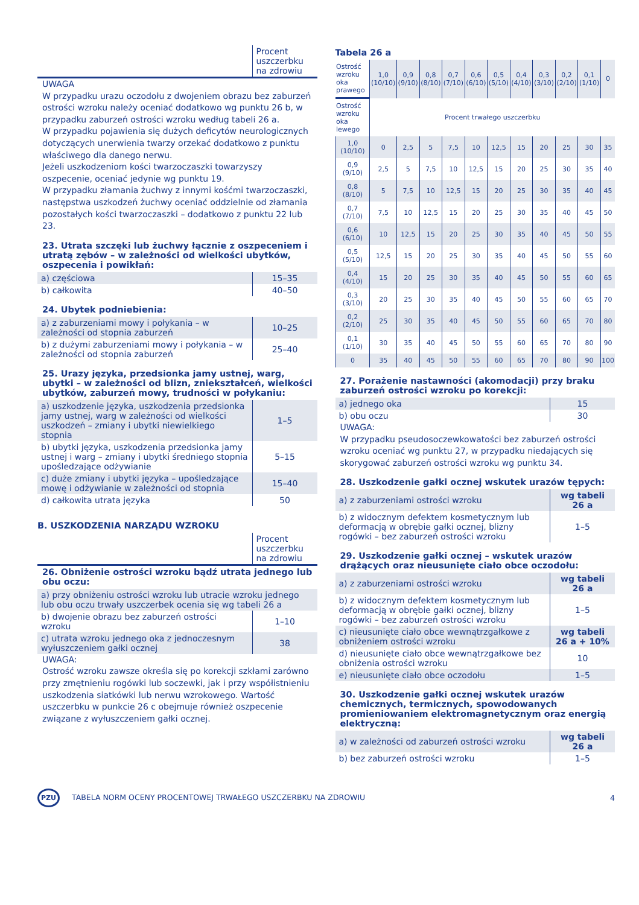| | Procent uszczerbku na zdrowiu |
UWAGA
W przypadku urazu oczodołu z dwojeniem obrazu bez zaburzeń ostrości wzroku należy oceniać dodatkowo wg punktu 26 b, w przypadku zaburzeń ostrości wzroku według tabeli 26 a.
W przypadku pojawienia się dużych deficytów neurologicznych dotyczących unerwienia twarzy orzekać dodatkowo z punktu właściwego dla danego nerwu.
Jeżeli uszkodzeniom kości twarzoczaszki towarzyszy oszpecenie, oceniać jedynie wg punktu 19.
W przypadku złamania żuchwy z innymi kośćmi twarzoczaszki, następstwa uszkodzeń żuchwy oceniać oddzielnie od złamania pozostałych kości twarzoczaszki – dodatkowo z punktu 22 lub 23.
23. Utrata szczęki lub żuchwy łącznie z oszpeceniem i utratą zębów – w zależności od wielkości ubytków, oszpecenia i powikłań:
| a) częściowa | 15–35 |
| b) całkowita | 40–50 |
24. Ubytek podniebienia:
| a) z zaburzeniami mowy i połykania – w zależności od stopnia zaburzeń | 10–25 |
| b) z dużymi zaburzeniami mowy i połykania – w zależności od stopnia zaburzeń | 25–40 |
25. Urazy języka, przedsionka jamy ustnej, warg, ubytki – w zależności od blizn, zniekształceń, wielkości ubytków, zaburzeń mowy, trudności w połykaniu:
| a) uszkodzenie języka, uszkodzenia przedsionka jamy ustnej, warg w zależności od wielkości uszkodzeń – zmiany i ubytki niewielkiego stopnia | 1–5 |
| b) ubytki języka, uszkodzenia przedsionka jamy ustnej i warg – zmiany i ubytki średniego stopnia upośledzające odżywianie | 5–15 |
| c) duże zmiany i ubytki języka – upośledzające mowę i odżywianie w zależności od stopnia | 15–40 |
| d) całkowita utrata języka | 50 |
B. USZKODZENIA NARZĄDU WZROKU
| | Procent uszczerbku na zdrowiu |
26. Obniżenie ostrości wzroku bądź utrata jednego lub obu oczu:
| a) przy obniżeniu ostrości wzroku lub utracie wzroku jednego lub obu oczu trwały uszczerbek ocenia się wg tabeli 26 a | |
| b) dwojenie obrazu bez zaburzeń ostrości wzroku | 1–10 |
| c) utrata wzroku jednego oka z jednoczesnym wyłuszczeniem gałki ocznej | 38 |
UWAGA:
Ostrość wzroku zawsze określa się po korekcji szkłami zarówno przy zmętnieniu rogówki lub soczewki, jak i przy współistnieniu uszkodzenia siatkówki lub nerwu wzrokowego. Wartość uszczerbku w punkcie 26 c obejmuje również oszpecenie związane z wyłuszczeniem gałki ocznej.
Tabela 26 a
| Ostrość wzroku oka prawego | 1,0 (10/10) | 0,9 (9/10) | 0,8 (8/10) | 0,7 (7/10) | 0,6 (6/10) | 0,5 (5/10) | 0,4 (4/10) | 0,3 (3/10) | 0,2 (2/10) | 0,1 (1/10) | 0 |
| Ostrość wzroku oka lewego | Procent trwałego uszczerbku | | | | | | | | | | |
| 1,0 (10/10) | 0 | 2,5 | 5 | 7,5 | 10 | 12,5 | 15 | 20 | 25 | 30 | 35 |
| 0,9 (9/10) | 2,5 | 5 | 7,5 | 10 | 12,5 | 15 | 20 | 25 | 30 | 35 | 40 |
| 0,8 (8/10) | 5 | 7,5 | 10 | 12,5 | 15 | 20 | 25 | 30 | 35 | 40 | 45 |
| 0,7 (7/10) | 7,5 | 10 | 12,5 | 15 | 20 | 25 | 30 | 35 | 40 | 45 | 50 |
| 0,6 (6/10) | 10 | 12,5 | 15 | 20 | 25 | 30 | 35 | 40 | 45 | 50 | 55 |
| 0,5 (5/10) | 12,5 | 15 | 20 | 25 | 30 | 35 | 40 | 45 | 50 | 55 | 60 |
| 0,4 (4/10) | 15 | 20 | 25 | 30 | 35 | 40 | 45 | 50 | 55 | 60 | 65 |
| 0,3 (3/10) | 20 | 25 | 30 | 35 | 40 | 45 | 50 | 55 | 60 | 65 | 70 |
| 0,2 (2/10) | 25 | 30 | 35 | 40 | 45 | 50 | 55 | 60 | 65 | 70 | 80 |
| 0,1 (1/10) | 30 | 35 | 40 | 45 | 50 | 55 | 60 | 65 | 70 | 80 | 90 |
| 0 | 35 | 40 | 45 | 50 | 55 | 60 | 65 | 70 | 80 | 90 | 100 |
27. Porażenie nastawności (akomodacji) przy braku zaburzeń ostrości wzroku po korekcji:
| a) jednego oka | 15 |
| b) obu oczu | 30 |
UWAGA:
W przypadku pseudosoczewkowatości bez zaburzeń ostrości wzroku oceniać wg punktu 27, w przypadku niedających się skorygować zaburzeń ostrości wzroku wg punktu 34.
28. Uszkodzenie gałki ocznej wskutek urazów tępych:
| a) z zaburzeniami ostrości wzroku | wg tabeli 26 a |
| b) z widocznym defektem kosmetycznym lub deformacją w obrębie gałki ocznej, blizny rogówki – bez zaburzeń ostrości wzroku | 1–5 |
29. Uszkodzenie gałki ocznej – wskutek urazów drążących oraz nieusunięte ciało obce oczodołu:
| a) z zaburzeniami ostrości wzroku | wg tabeli 26 a |
| b) z widocznym defektem kosmetycznym lub deformacją w obrębie gałki ocznej, blizny rogówki – bez zaburzeń ostrości wzroku | 1–5 |
| c) nieusunięte ciało obce wewnątrzgałkowe z obniżeniem ostrości wzroku | wg tabeli 26 a + 10% |
| d) nieusunięte ciało obce wewnątrzgałkowe bez obniżenia ostrości wzroku | 10 |
| e) nieusunięte ciało obce oczodołu | 1–5 |
30. Uszkodzenie gałki ocznej wskutek urazów chemicznych, termicznych, spowodowanych promieniowaniem elektromagnetycznym oraz energią elektryczną:
| a) w zależności od zaburzeń ostrości wzroku | wg tabeli 26 a |
| b) bez zaburzeń ostrości wzroku | 1–5 |
PZU TABELA NORM OCENY PROCENTOWEJ TRWAŁEGO USZCZERBKU NA ZDROWIU 4